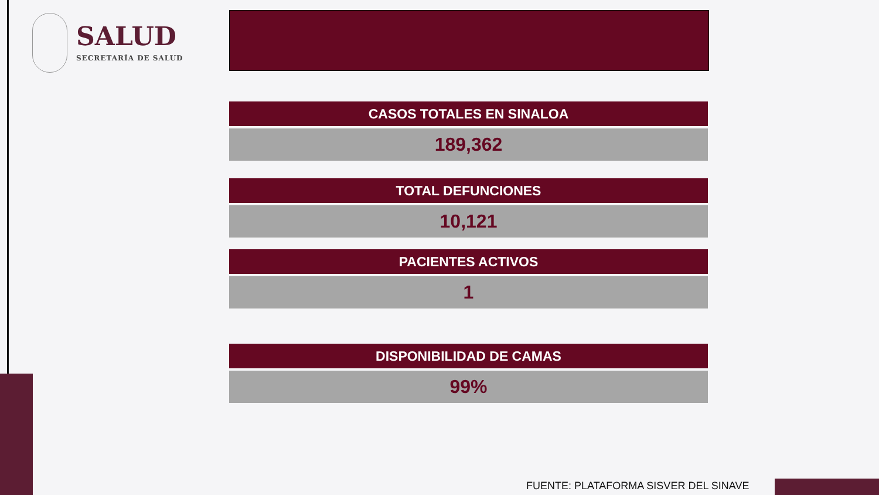SALUD
SECRETARÍA DE SALUD
| CASOS TOTALES EN SINALOA |
| --- |
| 189,362 |
| TOTAL DEFUNCIONES |
| --- |
| 10,121 |
| PACIENTES ACTIVOS |
| --- |
| 1 |
| DISPONIBILIDAD DE CAMAS |
| --- |
| 99% |
FUENTE: PLATAFORMA SISVER DEL SINAVE